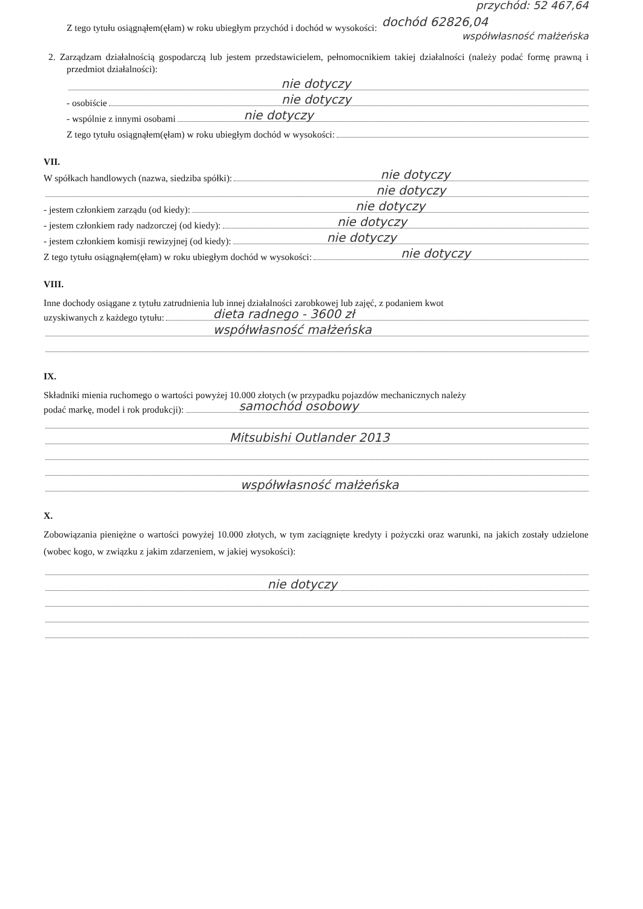przychód: 52 467,64
Z tego tytułu osiągnąłem(ęłam) w roku ubiegłym przychód i dochód w wysokości: dochód 62826,04
współwłasność małżeńska
2. Zarządzam działalnością gospodarczą lub jestem przedstawicielem, pełnomocnikiem takiej działalności (należy podać formę prawną i przedmiot działalności):
nie dotyczy
- osobiście
nie dotyczy
- wspólnie z innymi osobami
nie dotyczy
Z tego tytułu osiągnąłem(ęłam) w roku ubiegłym dochód w wysokości:
VII.
W spółkach handlowych (nazwa, siedziba spółki):
nie dotyczy
nie dotyczy
- jestem członkiem zarządu (od kiedy):
nie dotyczy
- jestem członkiem rady nadzorczej (od kiedy):
nie dotyczy
- jestem członkiem komisji rewizyjnej (od kiedy):
nie dotyczy
Z tego tytułu osiągnąłem(ęłam) w roku ubiegłym dochód w wysokości:
nie dotyczy
VIII.
Inne dochody osiągane z tytułu zatrudnienia lub innej działalności zarobkowej lub zajęć, z podaniem kwot
uzyskiwanych z każdego tytułu:
dieta radnego - 3600 zł
współwłasność małżeńska
IX.
Składniki mienia ruchomego o wartości powyżej 10.000 złotych (w przypadku pojazdów mechanicznych należy
podać markę, model i rok produkcji):
samochód osobowy
Mitsubishi Outlander 2013
współwłasność małżeńska
X.
Zobowiązania pieniężne o wartości powyżej 10.000 złotych, w tym zaciągnięte kredyty i pożyczki oraz warunki, na jakich zostały udzielone (wobec kogo, w związku z jakim zdarzeniem, w jakiej wysokości):
nie dotyczy